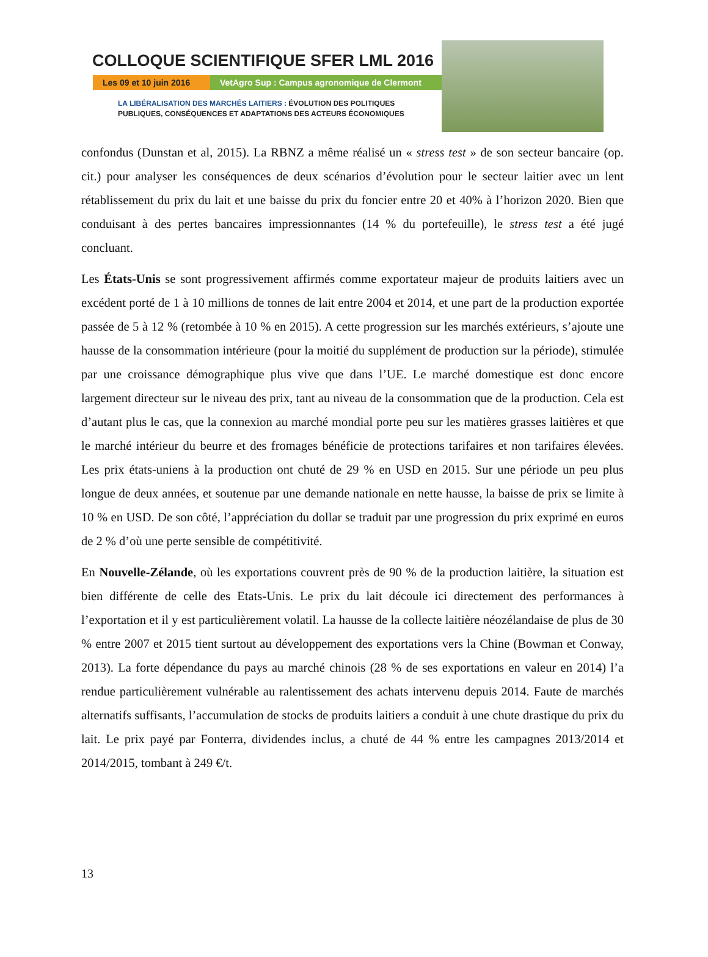COLLOQUE SCIENTIFIQUE SFER LML 2016
Les 09 et 10 juin 2016
VetAgro Sup : Campus agronomique de Clermont
LA LIBÉRALISATION DES MARCHÉS LAITIERS : ÉVOLUTION DES POLITIQUES
PUBLIQUES, CONSÉQUENCES ET ADAPTATIONS DES ACTEURS ÉCONOMIQUES
confondus (Dunstan et al, 2015). La RBNZ a même réalisé un « stress test » de son secteur bancaire (op. cit.) pour analyser les conséquences de deux scénarios d’évolution pour le secteur laitier avec un lent rétablissement du prix du lait et une baisse du prix du foncier entre 20 et 40% à l’horizon 2020. Bien que conduisant à des pertes bancaires impressionnantes (14 % du portefeuille), le stress test a été jugé concluant.
Les États-Unis se sont progressivement affirmés comme exportateur majeur de produits laitiers avec un excédent porté de 1 à 10 millions de tonnes de lait entre 2004 et 2014, et une part de la production exportée passée de 5 à 12 % (retombée à 10 % en 2015). A cette progression sur les marchés extérieurs, s’ajoute une hausse de la consommation intérieure (pour la moitié du supplément de production sur la période), stimulée par une croissance démographique plus vive que dans l’UE. Le marché domestique est donc encore largement directeur sur le niveau des prix, tant au niveau de la consommation que de la production. Cela est d’autant plus le cas, que la connexion au marché mondial porte peu sur les matières grasses laitières et que le marché intérieur du beurre et des fromages bénéficie de protections tarifaires et non tarifaires élevées. Les prix états-uniens à la production ont chuté de 29 % en USD en 2015. Sur une période un peu plus longue de deux années, et soutenue par une demande nationale en nette hausse, la baisse de prix se limite à 10 % en USD. De son côté, l’appréciation du dollar se traduit par une progression du prix exprimé en euros de 2 % d’où une perte sensible de compétitivité.
En Nouvelle-Zélande, où les exportations couvrent près de 90 % de la production laitière, la situation est bien différente de celle des Etats-Unis. Le prix du lait découle ici directement des performances à l’exportation et il y est particulièrement volatil. La hausse de la collecte laitière néozélandaise de plus de 30 % entre 2007 et 2015 tient surtout au développement des exportations vers la Chine (Bowman et Conway, 2013). La forte dépendance du pays au marché chinois (28 % de ses exportations en valeur en 2014) l’a rendue particulièrement vulnérable au ralentissement des achats intervenu depuis 2014. Faute de marchés alternatifs suffisants, l’accumulation de stocks de produits laitiers a conduit à une chute drastique du prix du lait. Le prix payé par Fonterra, dividendes inclus, a chuté de 44 % entre les campagnes 2013/2014 et 2014/2015, tombant à 249 €/t.
13